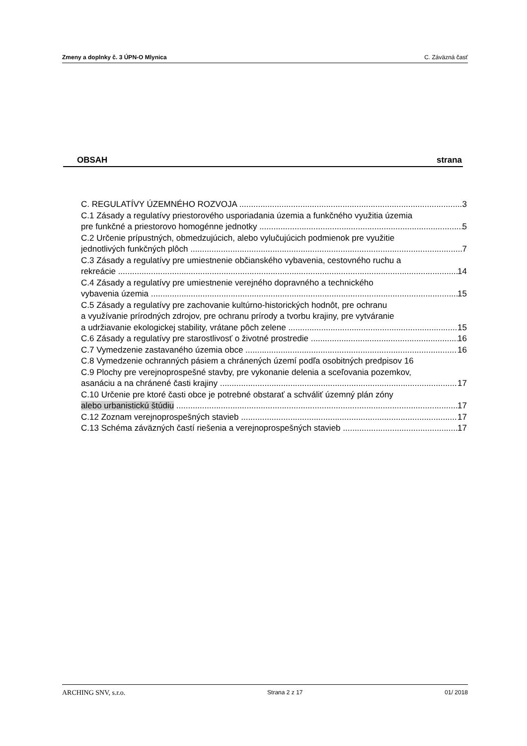Zmeny a doplnky č. 3 ÚPN-O Mlynica C. Záväzná časť
OBSAH strana
C. REGULATÍVY ÚZEMNÉHO ROZVOJA 3
C.1 Zásady a regulatívy priestorového usporiadania územia a funkčného využitia územia
pre funkčné a priestorovo homogénne jednotky 5
C.2 Určenie prípustných, obmedzujúcich, alebo vylučujúcich podmienok pre využitie
jednotlivých funkčných plôch 7
C.3 Zásady a regulatívy pre umiestnenie občianského vybavenia, cestovného ruchu a
rekreácie 14
C.4 Zásady a regulatívy pre umiestnenie verejného dopravného a technického
vybavenia územia 15
C.5 Zásady a regulatívy pre zachovanie kultúrno-historických hodnôt, pre ochranu
a využívanie prírodných zdrojov, pre ochranu prírody a tvorbu krajiny, pre vytváranie
a udržiavanie ekologickej stability, vrátane pôch zelene 15
C.6 Zásady a regulatívy pre starostlivosť o životné prostredie 16
C.7 Vymedzenie zastavaného územia obce 16
C.8 Vymedzenie ochranných pásiem a chránených území podľa osobitných predpisov 16
C.9 Plochy pre verejnoprospešné stavby, pre vykonanie delenia a sceľovania pozemkov,
asanáciu a na chránené časti krajiny 17
C.10 Určenie pre ktoré časti obce je potrebné obstarať a schváliť územný plán zóny
alebo urbanistickú štúdiu 17
C.12 Zoznam verejnoprospešných stavieb 17
C.13 Schéma záväzných častí riešenia a verejnoprospešných stavieb 17
ARCHING SNV, s.r.o. Strana 2 z 17 01/ 2018